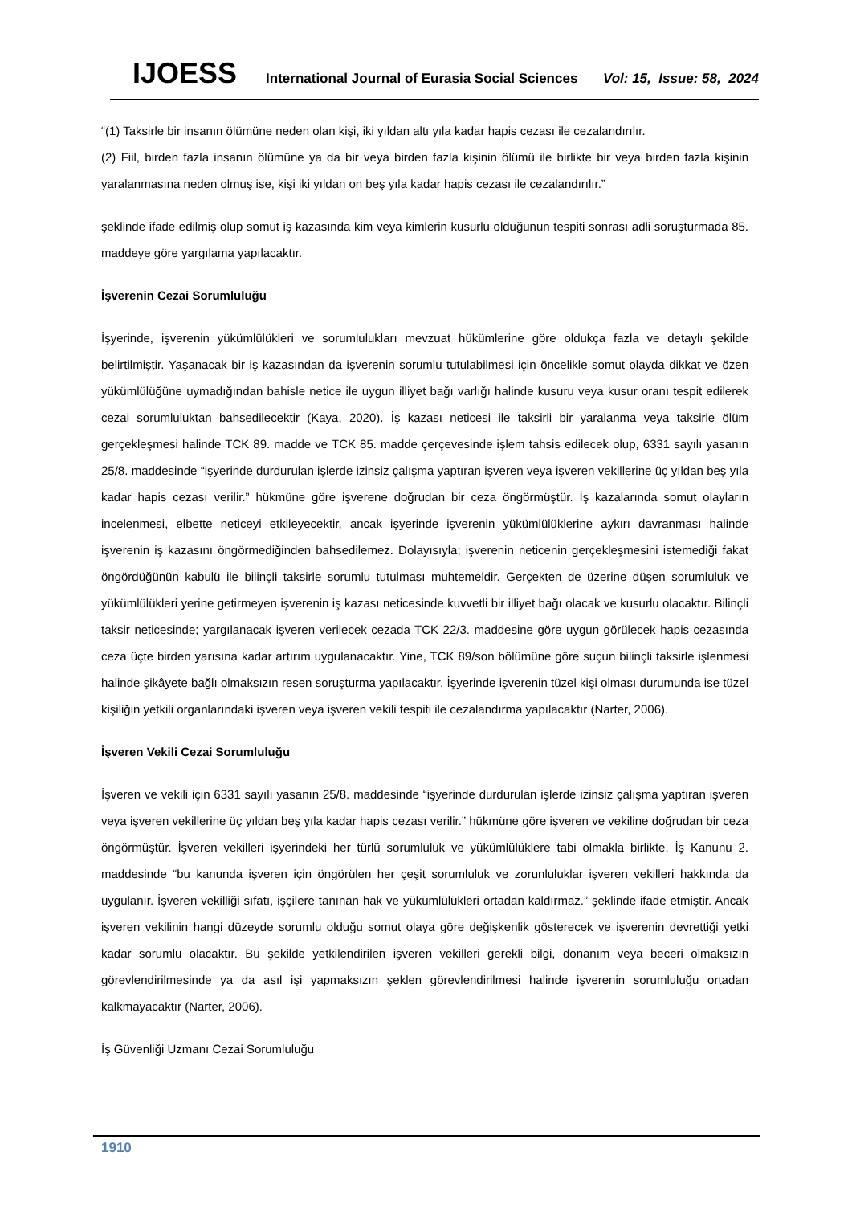IJOESS International Journal of Eurasia Social Sciences Vol: 15, Issue: 58, 2024
“(1) Taksirle bir insanın ölümüne neden olan kişi, iki yıldan altı yıla kadar hapis cezası ile cezalandırılır.
(2) Fiil, birden fazla insanın ölümüne ya da bir veya birden fazla kişinin ölümü ile birlikte bir veya birden fazla kişinin yaralanmasına neden olmuş ise, kişi iki yıldan on beş yıla kadar hapis cezası ile cezalandırılır.”
şeklinde ifade edilmiş olup somut iş kazasında kim veya kimlerin kusurlu olduğunun tespiti sonrası adli soruşturmada 85. maddeye göre yargılama yapılacaktır.
İşverenin Cezai Sorumluluğu
İşyerinde, işverenin yükümlülükleri ve sorumlulukları mevzuat hükümlerine göre oldukça fazla ve detaylı şekilde belirtilmiştir. Yaşanacak bir iş kazasından da işverenin sorumlu tutulabilmesi için öncelikle somut olayda dikkat ve özen yükümlülüğüne uymadığından bahisle netice ile uygun illiyet bağı varlığı halinde kusuru veya kusur oranı tespit edilerek cezai sorumluluktan bahsedilecektir (Kaya, 2020). İş kazası neticesi ile taksirli bir yaralanma veya taksirle ölüm gerçekleşmesi halinde TCK 89. madde ve TCK 85. madde çerçevesinde işlem tahsis edilecek olup, 6331 sayılı yasanın 25/8. maddesinde “işyerinde durdurulan işlerde izinsiz çalışma yaptıran işveren veya işveren vekillerine üç yıldan beş yıla kadar hapis cezası verilir.” hükmüne göre işverene doğrudan bir ceza öngörmüştür. İş kazalarında somut olayların incelenmesi, elbette neticeyi etkileyecektir, ancak işyerinde işverenin yükümlülüklerine aykırı davranması halinde işverenin iş kazasını öngörmediğinden bahsedilemez. Dolayısıyla; işverenin neticenin gerçekleşmesini istemediği fakat öngördüğünün kabulü ile bilinçli taksirle sorumlu tutulması muhtemeldir. Gerçekten de üzerine düşen sorumluluk ve yükümlülükleri yerine getirmeyen işverenin iş kazası neticesinde kuvvetli bir illiyet bağı olacak ve kusurlu olacaktır. Bilinçli taksir neticesinde; yargılanacak işveren verilecek cezada TCK 22/3. maddesine göre uygun görülecek hapis cezasında ceza üçte birden yarısına kadar artırım uygulanacaktır. Yine, TCK 89/son bölümüne göre suçun bilinçli taksirle işlenmesi halinde şikâyete bağlı olmaksızın resen soruşturma yapılacaktır. İşyerinde işverenin tüzel kişi olması durumunda ise tüzel kişiliğin yetkili organlarındaki işveren veya işveren vekili tespiti ile cezalandırma yapılacaktır (Narter, 2006).
İşveren Vekili Cezai Sorumluluğu
İşveren ve vekili için 6331 sayılı yasanın 25/8. maddesinde “işyerinde durdurulan işlerde izinsiz çalışma yaptıran işveren veya işveren vekillerine üç yıldan beş yıla kadar hapis cezası verilir.” hükmüne göre işveren ve vekiline doğrudan bir ceza öngörmüştür. İşveren vekilleri işyerindeki her türlü sorumluluk ve yükümlülüklere tabi olmakla birlikte, İş Kanunu 2. maddesinde “bu kanunda işveren için öngörülen her çeşit sorumluluk ve zorunluluklar işveren vekilleri hakkında da uygulanır. İşveren vekilliği sıfatı, işçilere tanınan hak ve yükümlülükleri ortadan kaldırmaz.” şeklinde ifade etmiştir. Ancak işveren vekilinin hangi düzeyde sorumlu olduğu somut olaya göre değişkenlik gösterecek ve işverenin devrettiği yetki kadar sorumlu olacaktır. Bu şekilde yetkilendirilen işveren vekilleri gerekli bilgi, donanım veya beceri olmaksızın görevlendirilmesinde ya da asıl işi yapmaksızın şeklen görevlendirilmesi halinde işverenin sorumluluğu ortadan kalkmayacaktır (Narter, 2006).
İş Güvenliği Uzmanı Cezai Sorumluluğu
1910